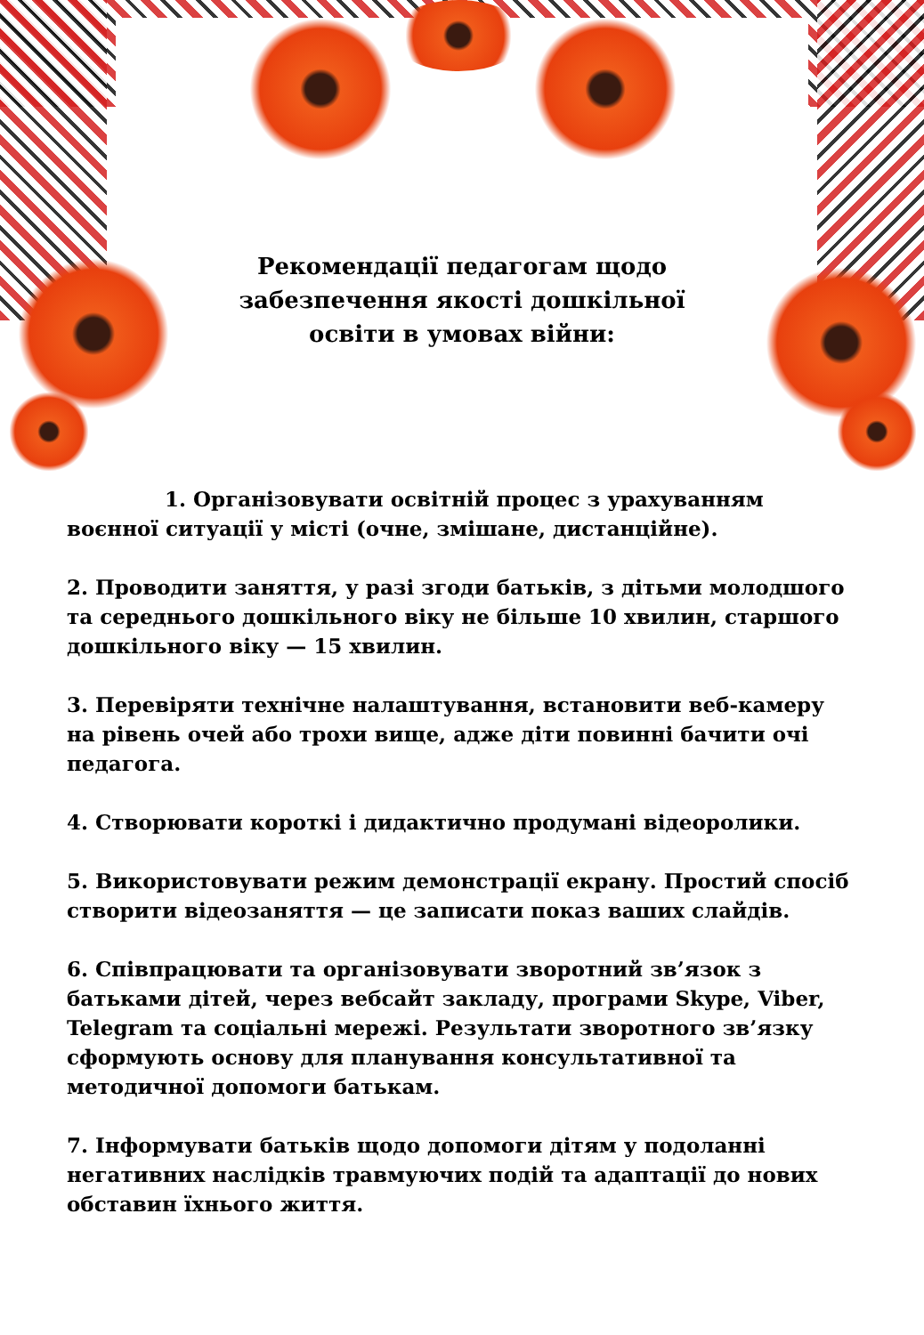Рекомендації педагогам щодо
забезпечення якості дошкільної
освіти в умовах війни:
1. Організовувати освітній процес з урахуванням воєнної ситуації у місті (очне, змішане, дистанційне).
2. Проводити заняття, у разі згоди батьків, з дітьми молодшого та середнього дошкільного віку не більше 10 хвилин, старшого дошкільного віку — 15 хвилин.
3. Перевіряти технічне налаштування, встановити веб-камеру на рівень очей або трохи вище, адже діти повинні бачити очі педагога.
4. Створювати короткі і дидактично продумані відеоролики.
5. Використовувати режим демонстрації екрану. Простий спосіб створити відеозаняття — це записати показ ваших слайдів.
6. Співпрацювати та організовувати зворотний зв’язок з батьками дітей, через вебсайт закладу, програми Skype, Viber, Telegram та соціальні мережі. Результати зворотного зв’язку сформують основу для планування консультативної та методичної допомоги батькам.
7. Інформувати батьків щодо допомоги дітям у подоланні негативних наслідків травмуючих подій та адаптації до нових обставин їхнього життя.